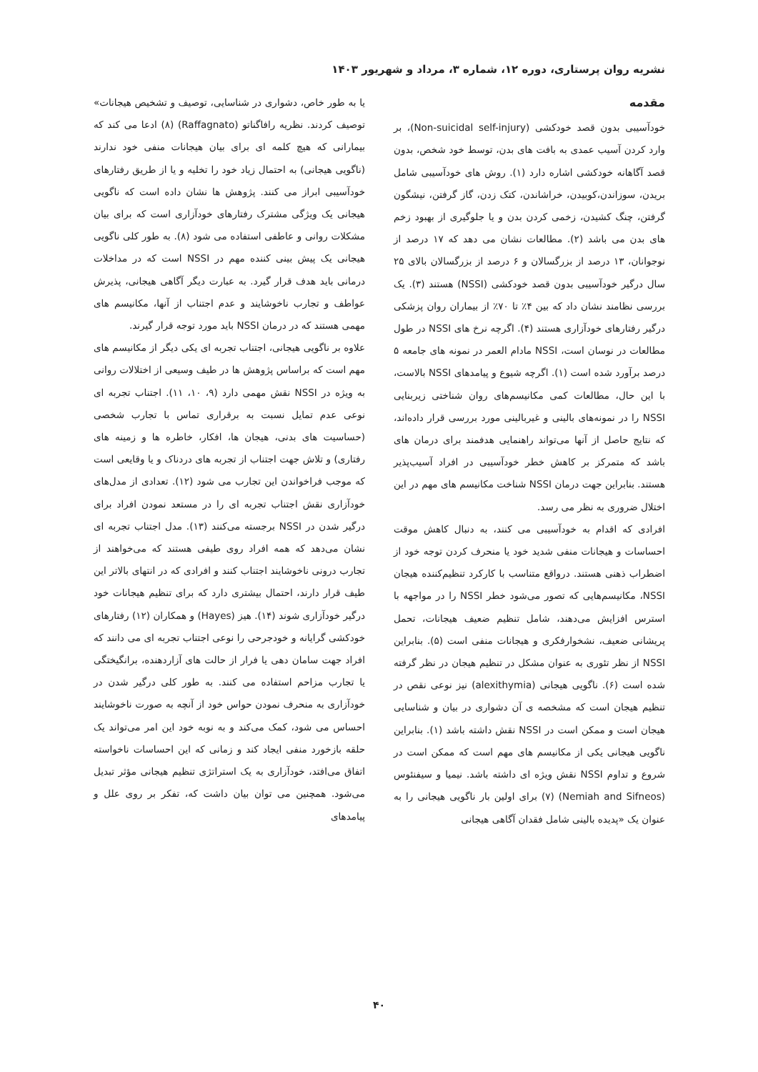نشریه روان پرستاری، دوره ۱۲، شماره ۳، مرداد و شهریور ۱۴۰۳
مقدمه
خودآسیبی بدون قصد خودکشی (Non-suicidal self-injury)، بر وارد کردن آسیب عمدی به بافت های بدن، توسط خود شخص، بدون قصد آگاهانه خودکشی اشاره دارد (۱). روش های خودآسیبی شامل بریدن، سوزاندن،کوبیدن، خراشاندن، کتک زدن، گاز گرفتن، نیشگون گرفتن، چنگ کشیدن، زخمی کردن بدن و یا جلوگیری از بهبود زخم های بدن می باشد (۲). مطالعات نشان می دهد که ۱۷ درصد از نوجوانان، ۱۳ درصد از بزرگسالان و ۶ درصد از بزرگسالان بالای ۲۵ سال درگیر خودآسیبی بدون قصد خودکشی (NSSI) هستند (۳). یک بررسی نظامند نشان داد که بین ۴٪ تا ۷۰٪ از بیماران روان پزشکی درگیر رفتارهای خودآزاری هستند (۴). اگرچه نرخ های NSSI در طول مطالعات در نوسان است، NSSI مادام العمر در نمونه های جامعه ۵ درصد برآورد شده است (۱). اگرچه شیوع و پیامدهای NSSI بالاست، با این حال، مطالعات کمی مکانیسم‌های روان شناختی زیربنایی NSSI را در نمونه‌های بالینی و غیربالینی مورد بررسی قرار داده‌اند، که نتایج حاصل از آنها می‌تواند راهنمایی هدفمند برای درمان های باشد که متمرکز بر کاهش خطر خودآسیبی در افراد آسیب‌پذیر هستند. بنابراین جهت درمان NSSI شناخت مکانیسم های مهم در این اختلال ضروری به نظر می رسد.
افرادی که اقدام به خودآسیبی می کنند، به دنبال کاهش موقت احساسات و هیجانات منفی شدید خود یا منحرف کردن توجه خود از اضطراب ذهنی هستند. درواقع متناسب با کارکرد تنظیم‌کننده هیجان NSSI، مکانیسم‌هایی که تصور می‌شود خطر NSSI را در مواجهه با استرس افزایش می‌دهند، شامل تنظیم ضعیف هیجانات، تحمل پریشانی ضعیف، نشخوارفکری و هیجانات منفی است (۵). بنابراین NSSI از نظر تئوری به عنوان مشکل در تنظیم هیجان در نظر گرفته شده است (۶). ناگویی هیجانی (alexithymia) نیز نوعی نقص در تنظیم هیجان است که مشخصه ی آن دشواری در بیان و شناسایی هیجان است و ممکن است در NSSI نقش داشته باشد (۱). بنابراین ناگویی هیجانی یکی از مکانیسم های مهم است که ممکن است در شروع و تداوم NSSI نقش ویژه ای داشته باشد. نیمیا و سیفنئوس (Nemiah and Sifneos) (۷) برای اولین بار ناگویی هیجانی را به عنوان یک «پدیده بالینی شامل فقدان آگاهی هیجانی
یا به طور خاص، دشواری در شناسایی، توصیف و تشخیص هیجانات» توصیف کردند. نظریه رافاگناتو (Raffagnato) (۸) ادعا می کند که بیمارانی که هیچ کلمه ای برای بیان هیجانات منفی خود ندارند (ناگویی هیجانی) به احتمال زیاد خود را تخلیه و یا از طریق رفتارهای خودآسیبی ابراز می کنند. پژوهش ها نشان داده است که ناگویی هیجانی یک ویژگی مشترک رفتارهای خودآزاری است که برای بیان مشکلات روانی و عاطفی استفاده می شود (۸). به طور کلی ناگویی هیجانی یک پیش بینی کننده مهم در NSSI است که در مداخلات درمانی باید هدف قرار گیرد. به عبارت دیگر آگاهی هیجانی، پذیرش عواطف و تجارب ناخوشایند و عدم اجتناب از آنها، مکانیسم های مهمی هستند که در درمان NSSI باید مورد توجه قرار گیرند.
علاوه بر ناگویی هیجانی، اجتناب تجربه ای یکی دیگر از مکانیسم های مهم است که براساس پژوهش ها در طیف وسیعی از اختلالات روانی به ویژه در NSSI نقش مهمی دارد (۹، ۱۰، ۱۱). اجتناب تجربه ای نوعی عدم تمایل نسبت به برقراری تماس با تجارب شخصی (حساسیت های بدنی، هیجان ها، افکار، خاطره ها و زمینه های رفتاری) و تلاش جهت اجتناب از تجربه های دردناک و یا وقایعی است که موجب فراخواندن این تجارب می شود (۱۲). تعدادی از مدل‌های خودآزاری نقش اجتناب تجربه ای را در مستعد نمودن افراد برای درگیر شدن در NSSI برجسته می‌کنند (۱۳). مدل اجتناب تجربه ای نشان می‌دهد که همه افراد روی طیفی هستند که می‌خواهند از تجارب درونی ناخوشایند اجتناب کنند و افرادی که در انتهای بالاتر این طیف قرار دارند، احتمال بیشتری دارد که برای تنظیم هیجانات خود درگیر خودآزاری شوند (۱۴). هیز (Hayes) و همکاران (۱۲) رفتارهای خودکشی گرایانه و خودجرحی را نوعی اجتناب تجربه ای می دانند که افراد جهت سامان دهی یا فرار از حالت های آزاردهنده، برانگیختگی یا تجارب مزاحم استفاده می کنند. به طور کلی درگیر شدن در خودآزاری به منحرف نمودن حواس خود از آنچه به صورت ناخوشایند احساس می شود، کمک می‌کند و به نوبه خود این امر می‌تواند یک حلقه بازخورد منفی ایجاد کند و زمانی که این احساسات ناخواسته اتفاق می‌افتد، خودآزاری به یک استراتژی تنظیم هیجانی مؤثر تبدیل می‌شود. همچنین می توان بیان داشت که، تفکر بر روی علل و پیامدهای
۴۰